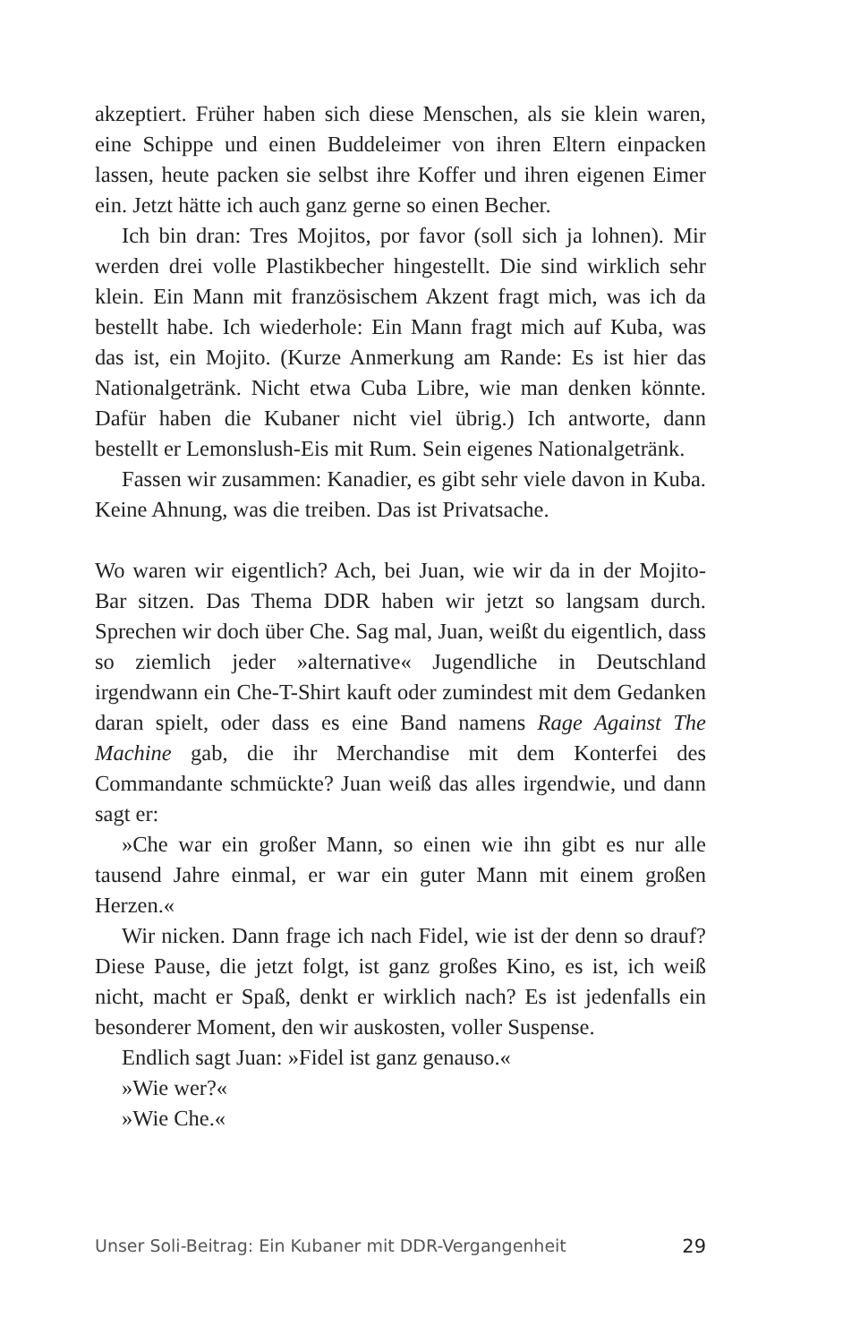akzeptiert. Früher haben sich diese Menschen, als sie klein waren, eine Schippe und einen Buddeleimer von ihren Eltern einpacken lassen, heute packen sie selbst ihre Koffer und ihren eigenen Eimer ein. Jetzt hätte ich auch ganz gerne so einen Becher.
Ich bin dran: Tres Mojitos, por favor (soll sich ja lohnen). Mir werden drei volle Plastikbecher hingestellt. Die sind wirklich sehr klein. Ein Mann mit französischem Akzent fragt mich, was ich da bestellt habe. Ich wiederhole: Ein Mann fragt mich auf Kuba, was das ist, ein Mojito. (Kurze Anmerkung am Rande: Es ist hier das Nationalgetränk. Nicht etwa Cuba Libre, wie man denken könnte. Dafür haben die Kubaner nicht viel übrig.) Ich antworte, dann bestellt er Lemonslush-Eis mit Rum. Sein eigenes Nationalgetränk.
Fassen wir zusammen: Kanadier, es gibt sehr viele davon in Kuba. Keine Ahnung, was die treiben. Das ist Privatsache.
Wo waren wir eigentlich? Ach, bei Juan, wie wir da in der Mojito-Bar sitzen. Das Thema DDR haben wir jetzt so langsam durch. Sprechen wir doch über Che. Sag mal, Juan, weißt du eigentlich, dass so ziemlich jeder »alternative« Jugendliche in Deutschland irgendwann ein Che-T-Shirt kauft oder zumindest mit dem Gedanken daran spielt, oder dass es eine Band namens Rage Against The Machine gab, die ihr Merchandise mit dem Konterfei des Commandante schmückte? Juan weiß das alles irgendwie, und dann sagt er:
»Che war ein großer Mann, so einen wie ihn gibt es nur alle tausend Jahre einmal, er war ein guter Mann mit einem großen Herzen.«
Wir nicken. Dann frage ich nach Fidel, wie ist der denn so drauf? Diese Pause, die jetzt folgt, ist ganz großes Kino, es ist, ich weiß nicht, macht er Spaß, denkt er wirklich nach? Es ist jedenfalls ein besonderer Moment, den wir auskosten, voller Suspense.
Endlich sagt Juan: »Fidel ist ganz genauso.«
»Wie wer?«
»Wie Che.«
Unser Soli-Beitrag: Ein Kubaner mit DDR-Vergangenheit 29